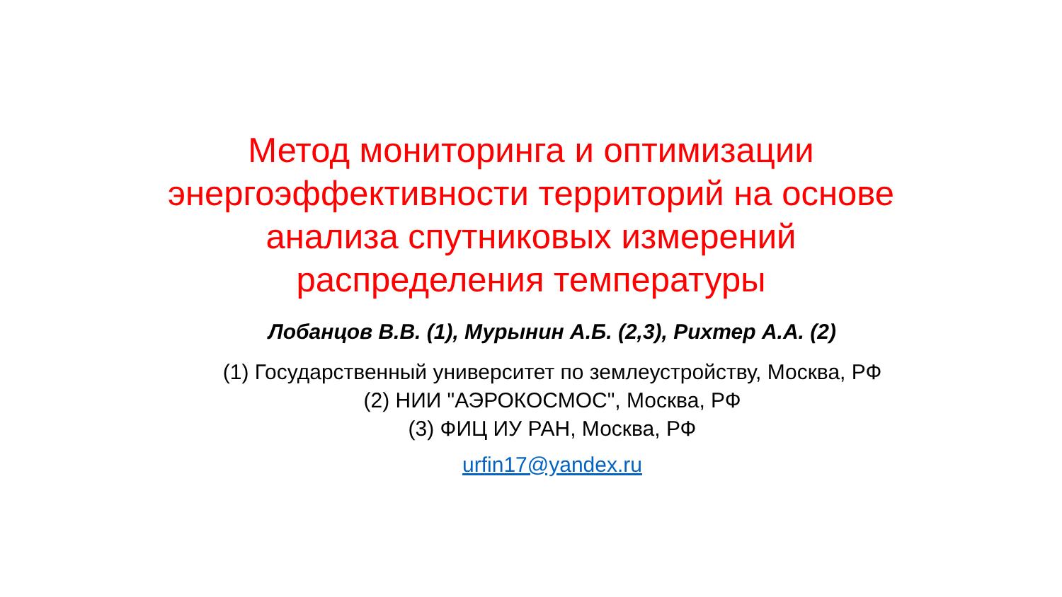Метод мониторинга и оптимизации энергоэффективности территорий на основе анализа спутниковых измерений распределения температуры
Лобанцов В.В. (1), Мурынин А.Б. (2,3), Рихтер А.А. (2)
(1) Государственный университет по землеустройству, Москва, РФ
(2) НИИ "АЭРОКОСМОС", Москва, РФ
(3) ФИЦ ИУ РАН, Москва, РФ
urfin17@yandex.ru